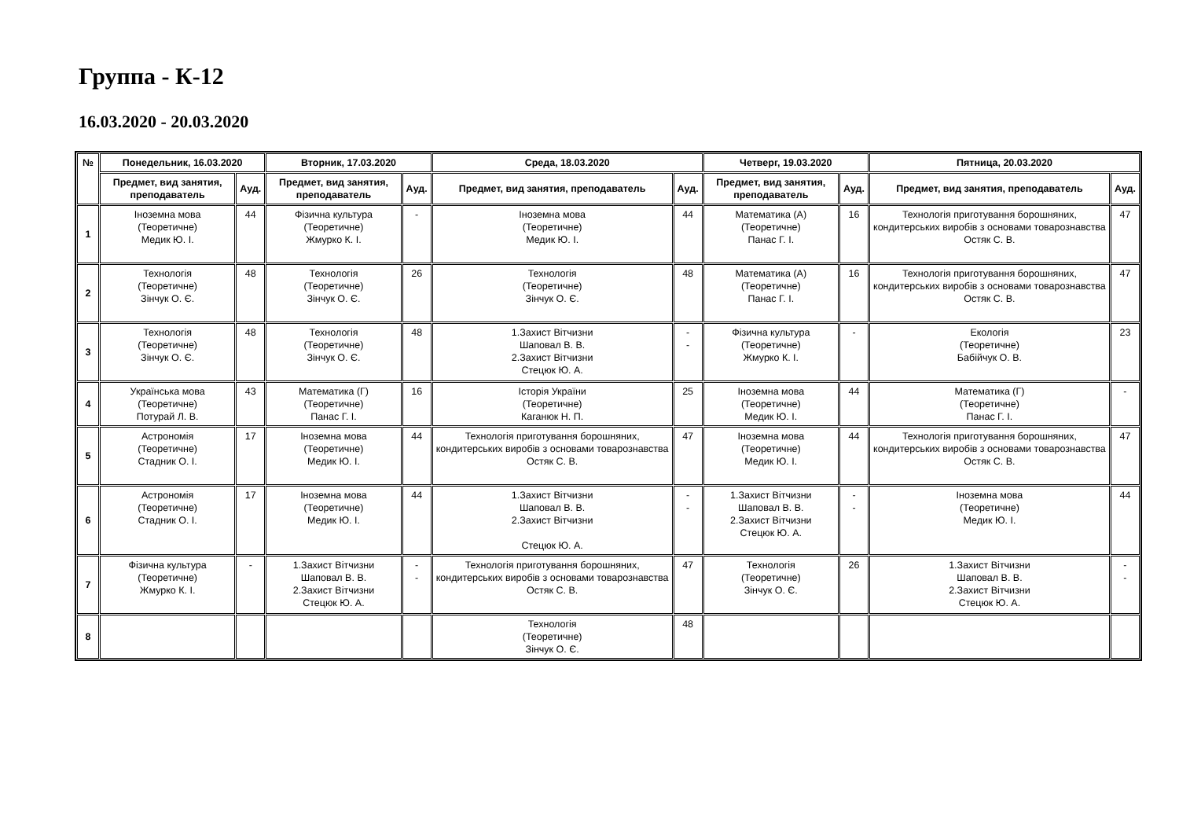Группа - К-12
16.03.2020 - 20.03.2020
| № | Понедельник, 16.03.2020 | | Вторник, 17.03.2020 | | Среда, 18.03.2020 | | Четверг, 19.03.2020 | | Пятница, 20.03.2020 | |
| --- | --- | --- | --- | --- | --- | --- | --- | --- | --- | --- |
| | Предмет, вид занятия, преподаватель | Ауд. | Предмет, вид занятия, преподаватель | Ауд. | Предмет, вид занятия, преподаватель | Ауд. | Предмет, вид занятия, преподаватель | Ауд. | Предмет, вид занятия, преподаватель | Ауд. |
| 1 | Іноземна мова (Теоретичне) Медик Ю. І. | 44 | Фізична культура (Теоретичне) Жмурко К. І. | - | Іноземна мова (Теоретичне) Медик Ю. І. | 44 | Математика (А) (Теоретичне) Панас Г. І. | 16 | Технологія приготування борошняних, кондитерських виробів з основами товарознавства Остяк С. В. | 47 |
| 2 | Технологія (Теоретичне) Зінчук О. Є. | 48 | Технологія (Теоретичне) Зінчук О. Є. | 26 | Технологія (Теоретичне) Зінчук О. Є. | 48 | Математика (А) (Теоретичне) Панас Г. І. | 16 | Технологія приготування борошняних, кондитерських виробів з основами товарознавства Остяк С. В. | 47 |
| 3 | Технологія (Теоретичне) Зінчук О. Є. | 48 | Технологія (Теоретичне) Зінчук О. Є. | 48 | 1.Захист Вітчизни Шаповал В. В. 2.Захист Вітчизни Стецюк Ю. А. | - - | Фізична культура (Теоретичне) Жмурко К. І. | - | Екологія (Теоретичне) Бабійчук О. В. | 23 |
| 4 | Українська мова (Теоретичне) Потурай Л. В. | 43 | Математика (Г) (Теоретичне) Панас Г. І. | 16 | Історія України (Теоретичне) Каганюк Н. П. | 25 | Іноземна мова (Теоретичне) Медик Ю. І. | 44 | Математика (Г) (Теоретичне) Панас Г. І. | - |
| 5 | Астрономія (Теоретичне) Стадник О. І. | 17 | Іноземна мова (Теоретичне) Медик Ю. І. | 44 | Технологія приготування борошняних, кондитерських виробів з основами товарознавства Остяк С. В. | 47 | Іноземна мова (Теоретичне) Медик Ю. І. | 44 | Технологія приготування борошняних, кондитерських виробів з основами товарознавства Остяк С. В. | 47 |
| 6 | Астрономія (Теоретичне) Стадник О. І. | 17 | Іноземна мова (Теоретичне) Медик Ю. І. | 44 | 1.Захист Вітчизни Шаповал В. В. 2.Захист Вітчизни Стецюк Ю. А. | - - | 1.Захист Вітчизни Шаповал В. В. 2.Захист Вітчизни Стецюк Ю. А. | - - | Іноземна мова (Теоретичне) Медик Ю. І. | 44 |
| 7 | Фізична культура (Теоретичне) Жмурко К. І. | - | 1.Захист Вітчизни Шаповал В. В. 2.Захист Вітчизни Стецюк Ю. А. | - - | Технологія приготування борошняних, кондитерських виробів з основами товарознавства Остяк С. В. | 47 | Технологія (Теоретичне) Зінчук О. Є. | 26 | 1.Захист Вітчизни Шаповал В. В. 2.Захист Вітчизни Стецюк Ю. А. | - - |
| 8 | | | | | Технологія (Теоретичне) Зінчук О. Є. | 48 | | | | |